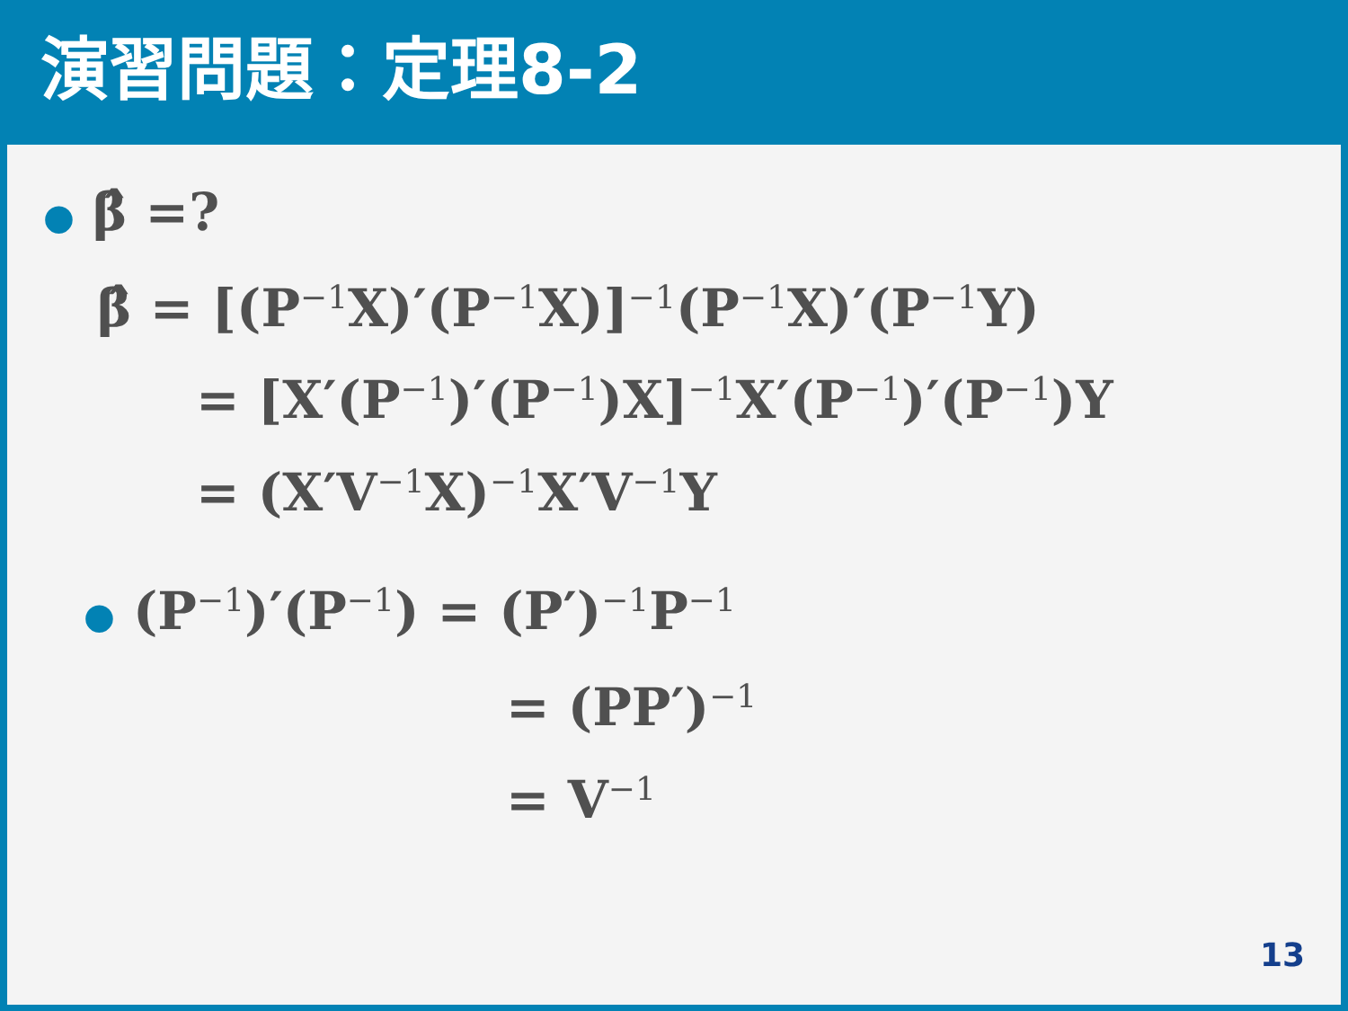演習問題：定理8-2
● β̂ =?
β̂ = [(P<sup>−1</sup>X)′(P<sup>−1</sup>X)]<sup>−1</sup>(P<sup>−1</sup>X)′(P<sup>−1</sup>Y)
= [X′(P<sup>−1</sup>)′(P<sup>−1</sup>)X]<sup>−1</sup>X′(P<sup>−1</sup>)′(P<sup>−1</sup>)Y
= (X′V<sup>−1</sup>X)<sup>−1</sup>X′V<sup>−1</sup>Y
● (P<sup>−1</sup>)′(P<sup>−1</sup>) = (P′)<sup>−1</sup>P<sup>−1</sup>
= (PP′)<sup>−1</sup>
= V<sup>−1</sup>
13